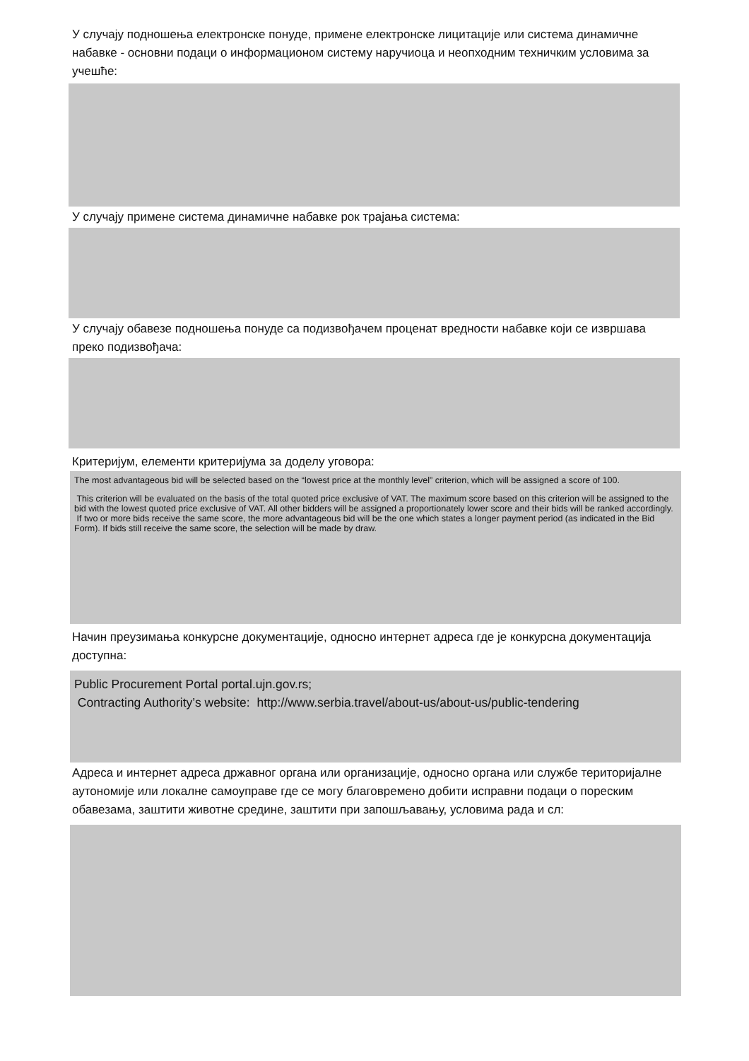У случају подношења електронске понуде, примене електронске лицитације или система динамичне набавке - основни подаци о информационом систему наручиоца и неопходним техничким условима за учешће:
У случају примене система динамичне набавке рок трајања система:
У случају обавезе подношења понуде са подизвођачем проценат вредности набавке који се извршава преко подизвођача:
Критеријум, елементи критеријума за доделу уговора:
The most advantageous bid will be selected based on the “lowest price at the monthly level” criterion, which will be assigned a score of 100.
This criterion will be evaluated on the basis of the total quoted price exclusive of VAT. The maximum score based on this criterion will be assigned to the bid with the lowest quoted price exclusive of VAT. All other bidders will be assigned a proportionately lower score and their bids will be ranked accordingly.
If two or more bids receive the same score, the more advantageous bid will be the one which states a longer payment period (as indicated in the Bid Form). If bids still receive the same score, the selection will be made by draw.
Начин преузимања конкурсне документације, односно интернет адреса где је конкурсна документација доступна:
Public Procurement Portal portal.ujn.gov.rs;
Contracting Authority’s website: http://www.serbia.travel/about-us/about-us/public-tendering
Адреса и интернет адреса државног органа или организације, односно органа или службе територијалне аутономије или локалне самоуправе где се могу благовремено добити исправни подаци о пореским обавезама, заштити животне средине, заштити при запошљавању, условима рада и сл: